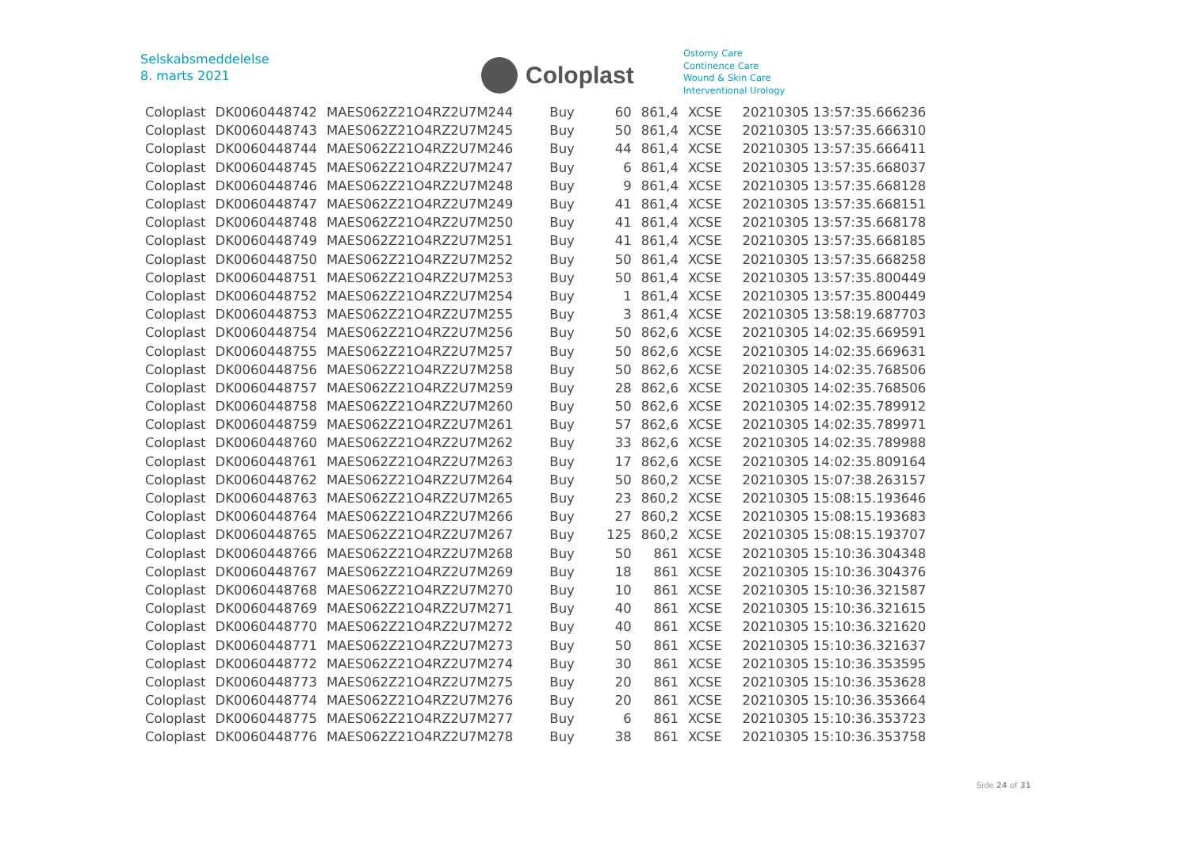Selskabsmeddelelse
8. marts 2021
Coloplast
Ostomy Care
Continence Care
Wound & Skin Care
Interventional Urology
| Coloplast | DK0060448742 | MAES062Z21O4RZ2U7M244 | Buy | 60 | 861,4 | XCSE | 20210305 13:57:35.666236 |
| Coloplast | DK0060448743 | MAES062Z21O4RZ2U7M245 | Buy | 50 | 861,4 | XCSE | 20210305 13:57:35.666310 |
| Coloplast | DK0060448744 | MAES062Z21O4RZ2U7M246 | Buy | 44 | 861,4 | XCSE | 20210305 13:57:35.666411 |
| Coloplast | DK0060448745 | MAES062Z21O4RZ2U7M247 | Buy | 6 | 861,4 | XCSE | 20210305 13:57:35.668037 |
| Coloplast | DK0060448746 | MAES062Z21O4RZ2U7M248 | Buy | 9 | 861,4 | XCSE | 20210305 13:57:35.668128 |
| Coloplast | DK0060448747 | MAES062Z21O4RZ2U7M249 | Buy | 41 | 861,4 | XCSE | 20210305 13:57:35.668151 |
| Coloplast | DK0060448748 | MAES062Z21O4RZ2U7M250 | Buy | 41 | 861,4 | XCSE | 20210305 13:57:35.668178 |
| Coloplast | DK0060448749 | MAES062Z21O4RZ2U7M251 | Buy | 41 | 861,4 | XCSE | 20210305 13:57:35.668185 |
| Coloplast | DK0060448750 | MAES062Z21O4RZ2U7M252 | Buy | 50 | 861,4 | XCSE | 20210305 13:57:35.668258 |
| Coloplast | DK0060448751 | MAES062Z21O4RZ2U7M253 | Buy | 50 | 861,4 | XCSE | 20210305 13:57:35.800449 |
| Coloplast | DK0060448752 | MAES062Z21O4RZ2U7M254 | Buy | 1 | 861,4 | XCSE | 20210305 13:57:35.800449 |
| Coloplast | DK0060448753 | MAES062Z21O4RZ2U7M255 | Buy | 3 | 861,4 | XCSE | 20210305 13:58:19.687703 |
| Coloplast | DK0060448754 | MAES062Z21O4RZ2U7M256 | Buy | 50 | 862,6 | XCSE | 20210305 14:02:35.669591 |
| Coloplast | DK0060448755 | MAES062Z21O4RZ2U7M257 | Buy | 50 | 862,6 | XCSE | 20210305 14:02:35.669631 |
| Coloplast | DK0060448756 | MAES062Z21O4RZ2U7M258 | Buy | 50 | 862,6 | XCSE | 20210305 14:02:35.768506 |
| Coloplast | DK0060448757 | MAES062Z21O4RZ2U7M259 | Buy | 28 | 862,6 | XCSE | 20210305 14:02:35.768506 |
| Coloplast | DK0060448758 | MAES062Z21O4RZ2U7M260 | Buy | 50 | 862,6 | XCSE | 20210305 14:02:35.789912 |
| Coloplast | DK0060448759 | MAES062Z21O4RZ2U7M261 | Buy | 57 | 862,6 | XCSE | 20210305 14:02:35.789971 |
| Coloplast | DK0060448760 | MAES062Z21O4RZ2U7M262 | Buy | 33 | 862,6 | XCSE | 20210305 14:02:35.789988 |
| Coloplast | DK0060448761 | MAES062Z21O4RZ2U7M263 | Buy | 17 | 862,6 | XCSE | 20210305 14:02:35.809164 |
| Coloplast | DK0060448762 | MAES062Z21O4RZ2U7M264 | Buy | 50 | 860,2 | XCSE | 20210305 15:07:38.263157 |
| Coloplast | DK0060448763 | MAES062Z21O4RZ2U7M265 | Buy | 23 | 860,2 | XCSE | 20210305 15:08:15.193646 |
| Coloplast | DK0060448764 | MAES062Z21O4RZ2U7M266 | Buy | 27 | 860,2 | XCSE | 20210305 15:08:15.193683 |
| Coloplast | DK0060448765 | MAES062Z21O4RZ2U7M267 | Buy | 125 | 860,2 | XCSE | 20210305 15:08:15.193707 |
| Coloplast | DK0060448766 | MAES062Z21O4RZ2U7M268 | Buy | 50 | 861 | XCSE | 20210305 15:10:36.304348 |
| Coloplast | DK0060448767 | MAES062Z21O4RZ2U7M269 | Buy | 18 | 861 | XCSE | 20210305 15:10:36.304376 |
| Coloplast | DK0060448768 | MAES062Z21O4RZ2U7M270 | Buy | 10 | 861 | XCSE | 20210305 15:10:36.321587 |
| Coloplast | DK0060448769 | MAES062Z21O4RZ2U7M271 | Buy | 40 | 861 | XCSE | 20210305 15:10:36.321615 |
| Coloplast | DK0060448770 | MAES062Z21O4RZ2U7M272 | Buy | 40 | 861 | XCSE | 20210305 15:10:36.321620 |
| Coloplast | DK0060448771 | MAES062Z21O4RZ2U7M273 | Buy | 50 | 861 | XCSE | 20210305 15:10:36.321637 |
| Coloplast | DK0060448772 | MAES062Z21O4RZ2U7M274 | Buy | 30 | 861 | XCSE | 20210305 15:10:36.353595 |
| Coloplast | DK0060448773 | MAES062Z21O4RZ2U7M275 | Buy | 20 | 861 | XCSE | 20210305 15:10:36.353628 |
| Coloplast | DK0060448774 | MAES062Z21O4RZ2U7M276 | Buy | 20 | 861 | XCSE | 20210305 15:10:36.353664 |
| Coloplast | DK0060448775 | MAES062Z21O4RZ2U7M277 | Buy | 6 | 861 | XCSE | 20210305 15:10:36.353723 |
| Coloplast | DK0060448776 | MAES062Z21O4RZ2U7M278 | Buy | 38 | 861 | XCSE | 20210305 15:10:36.353758 |
Side 24 of 31